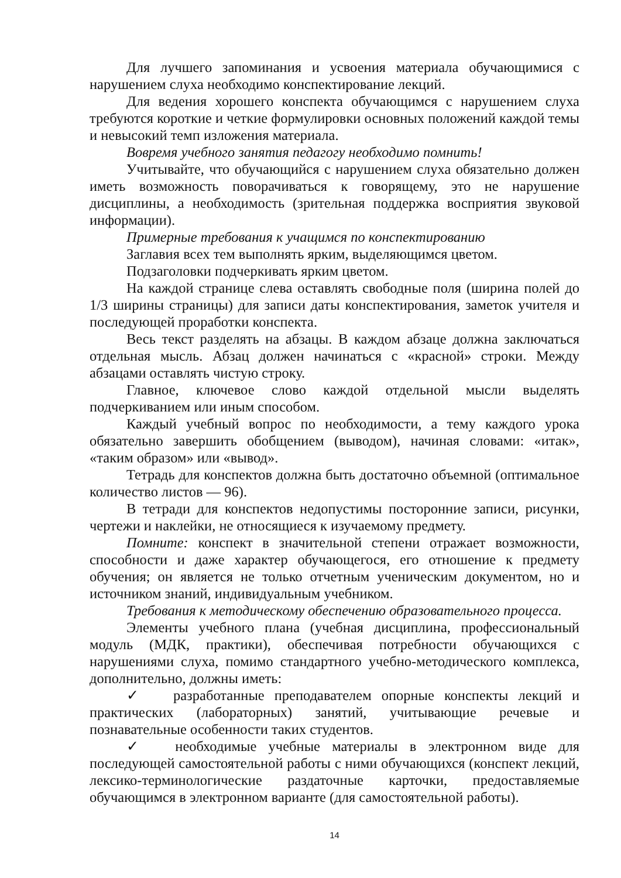Для лучшего запоминания и усвоения материала обучающимися с нарушением слуха необходимо конспектирование лекций.
Для ведения хорошего конспекта обучающимся с нарушением слуха требуются короткие и четкие формулировки основных положений каждой темы и невысокий темп изложения материала.
Вовремя учебного занятия педагогу необходимо помнить!
Учитывайте, что обучающийся с нарушением слуха обязательно должен иметь возможность поворачиваться к говорящему, это не нарушение дисциплины, а необходимость (зрительная поддержка восприятия звуковой информации).
Примерные требования к учащимся по конспектированию
Заглавия всех тем выполнять ярким, выделяющимся цветом.
Подзаголовки подчеркивать ярким цветом.
На каждой странице слева оставлять свободные поля (ширина полей до 1/3 ширины страницы) для записи даты конспектирования, заметок учителя и последующей проработки конспекта.
Весь текст разделять на абзацы. В каждом абзаце должна заключаться отдельная мысль. Абзац должен начинаться с «красной» строки. Между абзацами оставлять чистую строку.
Главное, ключевое слово каждой отдельной мысли выделять подчеркиванием или иным способом.
Каждый учебный вопрос по необходимости, а тему каждого урока обязательно завершить обобщением (выводом), начиная словами: «итак», «таким образом» или «вывод».
Тетрадь для конспектов должна быть достаточно объемной (оптимальное количество листов — 96).
В тетради для конспектов недопустимы посторонние записи, рисунки, чертежи и наклейки, не относящиеся к изучаемому предмету.
Помните: конспект в значительной степени отражает возможности, способности и даже характер обучающегося, его отношение к предмету обучения; он является не только отчетным ученическим документом, но и источником знаний, индивидуальным учебником.
Требования к методическому обеспечению образовательного процесса.
Элементы учебного плана (учебная дисциплина, профессиональный модуль (МДК, практики), обеспечивая потребности обучающихся с нарушениями слуха, помимо стандартного учебно-методического комплекса, дополнительно, должны иметь:
✓ разработанные преподавателем опорные конспекты лекций и практических (лабораторных) занятий, учитывающие речевые и познавательные особенности таких студентов.
✓ необходимые учебные материалы в электронном виде для последующей самостоятельной работы с ними обучающихся (конспект лекций, лексико-терминологические раздаточные карточки, предоставляемые обучающимся в электронном варианте (для самостоятельной работы).
14